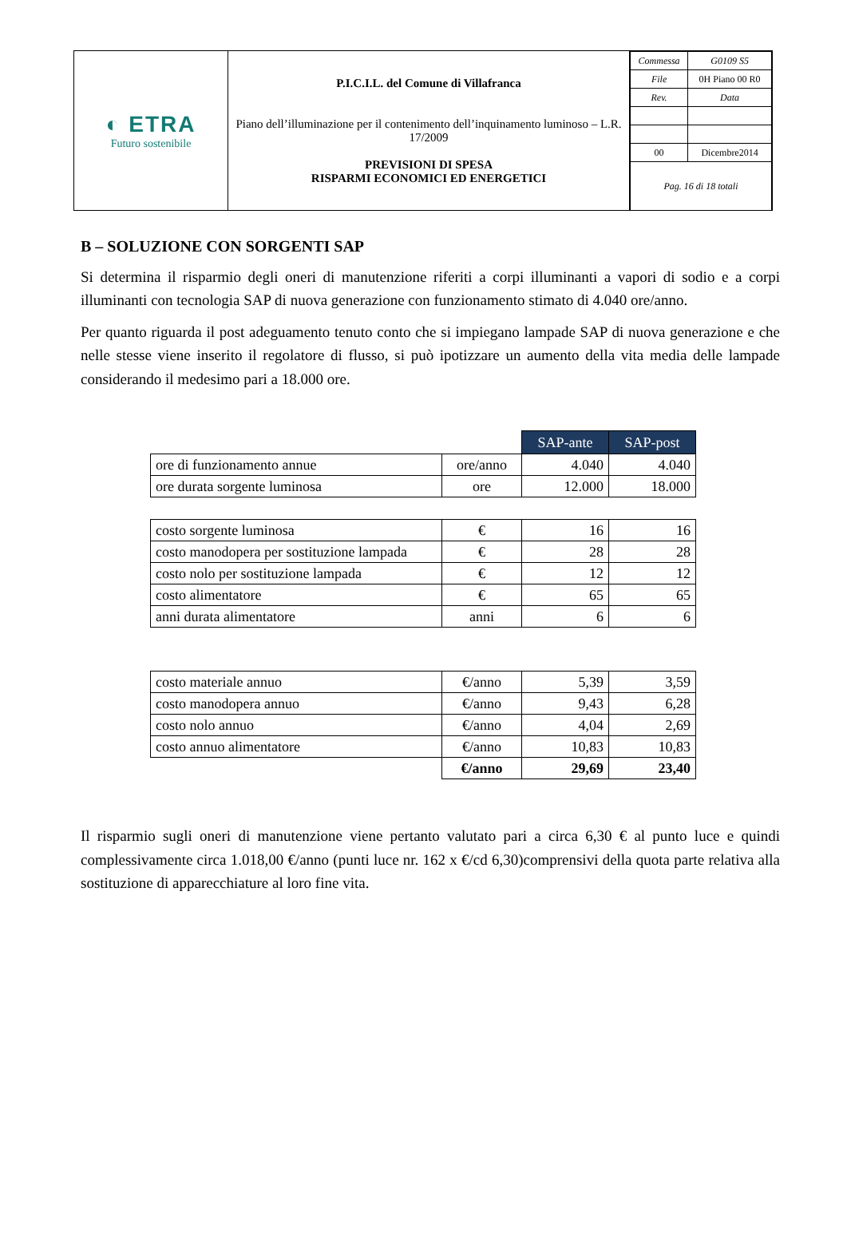| ◐ ETRA Futuro sostenibile | P.I.C.I.L. del Comune di Villafranca Piano dell’illuminazione per il contenimento dell’inquinamento luminoso – L.R. 17/2009 PREVISIONI DI SPESA RISPARMI ECONOMICI ED ENERGETICI | / Commessa / G0109 S5 / / File / 0H Piano 00 R0 / / Rev. / Data / / 00 / Dicembre2014 / / Pag. 16 di 18 totali / / |
B – SOLUZIONE CON SORGENTI SAP
Si determina il risparmio degli oneri di manutenzione riferiti a corpi illuminanti a vapori di sodio e a corpi illuminanti con tecnologia SAP di nuova generazione con funzionamento stimato di 4.040 ore/anno.
Per quanto riguarda il post adeguamento tenuto conto che si impiegano lampade SAP di nuova generazione e che nelle stesse viene inserito il regolatore di flusso, si può ipotizzare un aumento della vita media delle lampade considerando il medesimo pari a 18.000 ore.
| | | SAP-ante | SAP-post |
| ore di funzionamento annue | ore/anno | 4.040 | 4.040 |
| ore durata sorgente luminosa | ore | 12.000 | 18.000 |
| costo sorgente luminosa | € | 16 | 16 |
| costo manodopera per sostituzione lampada | € | 28 | 28 |
| costo nolo per sostituzione lampada | € | 12 | 12 |
| costo alimentatore | € | 65 | 65 |
| anni durata alimentatore | anni | 6 | 6 |
| costo materiale annuo | €/anno | 5,39 | 3,59 |
| costo manodopera annuo | €/anno | 9,43 | 6,28 |
| costo nolo annuo | €/anno | 4,04 | 2,69 |
| costo annuo alimentatore | €/anno | 10,83 | 10,83 |
| | €/anno | 29,69 | 23,40 |
Il risparmio sugli oneri di manutenzione viene pertanto valutato pari a circa 6,30 € al punto luce e quindi complessivamente circa 1.018,00 €/anno (punti luce nr. 162 x €/cd 6,30)comprensivi della quota parte relativa alla sostituzione di apparecchiature al loro fine vita.